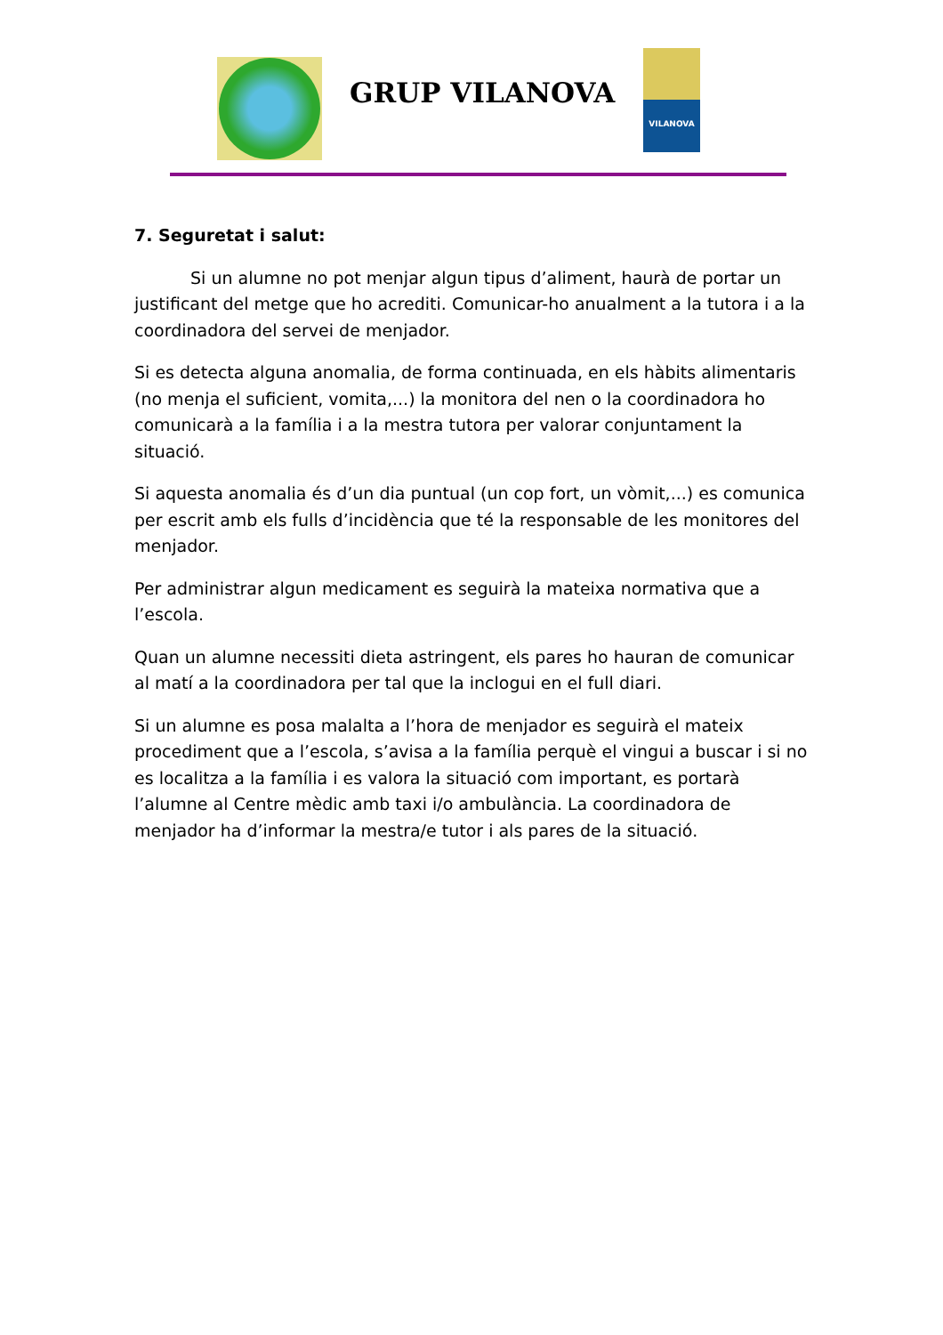GRUP VILANOVA
VILANOVA
7. Seguretat i salut:
Si un alumne no pot menjar algun tipus d’aliment, haurà de portar un justificant del metge que ho acrediti. Comunicar-ho anualment a la tutora i a la coordinadora del servei de menjador.
Si es detecta alguna anomalia, de forma continuada, en els hàbits alimentaris (no menja el suficient, vomita,...) la monitora del nen o la coordinadora ho comunicarà a la família i a la mestra tutora per valorar conjuntament la situació.
Si aquesta anomalia és d’un dia puntual (un cop fort, un vòmit,...) es comunica per escrit amb els fulls d’incidència que té la responsable de les monitores del menjador.
Per administrar algun medicament es seguirà la mateixa normativa que a l’escola.
Quan un alumne necessiti dieta astringent, els pares ho hauran de comunicar al matí a la coordinadora per tal que la inclogui en el full diari.
Si un alumne es posa malalta a l’hora de menjador es seguirà el mateix procediment que a l’escola, s’avisa a la família perquè el vingui a buscar i si no es localitza a la família i es valora la situació com important, es portarà l’alumne al Centre mèdic amb taxi i/o ambulància. La coordinadora de menjador ha d’informar la mestra/e tutor i als pares de la situació.